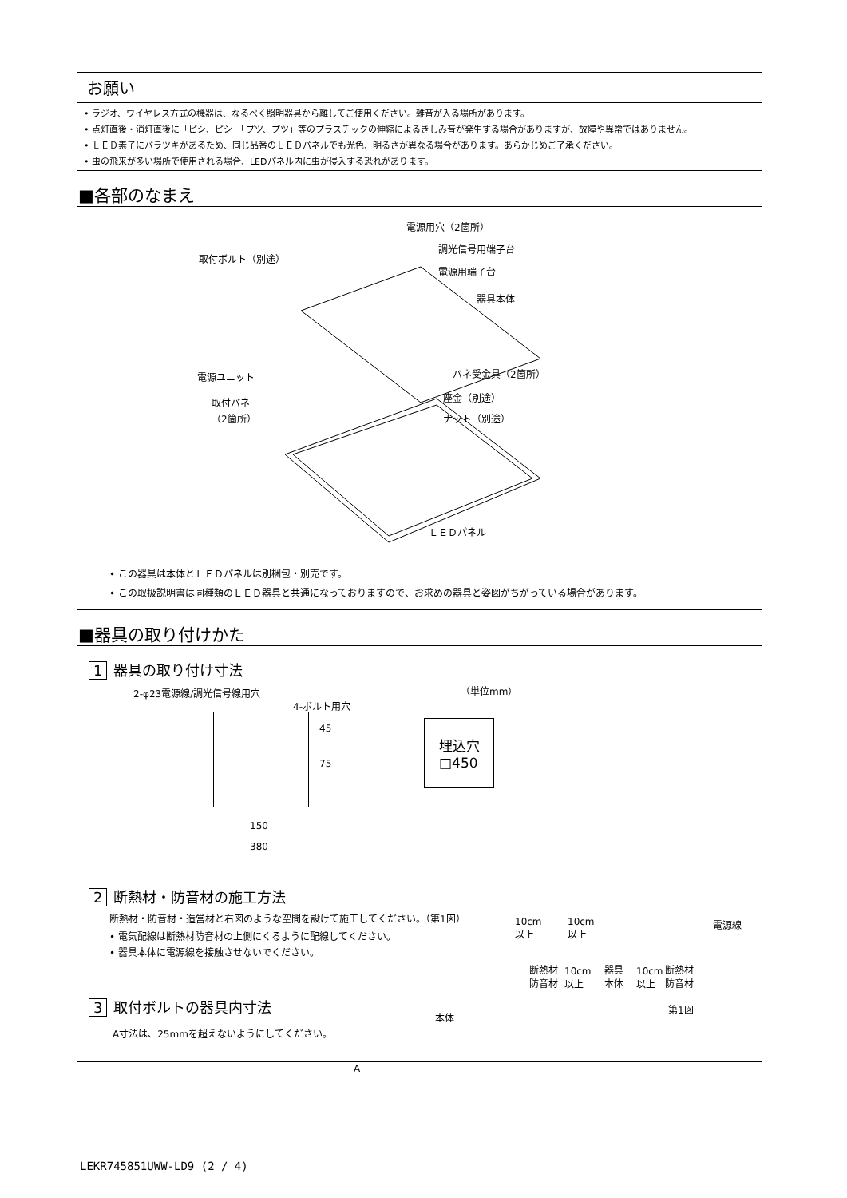お願い
• ラジオ、ワイヤレス方式の機器は、なるべく照明器具から離してご使用ください。雑音が入る場所があります。
• 点灯直後・消灯直後に「ピシ、ピシ」「プツ、プツ」等のプラスチックの伸縮によるきしみ音が発生する場合がありますが、故障や異常ではありません。
• ＬＥＤ素子にバラツキがあるため、同じ品番のＬＥＤパネルでも光色、明るさが異なる場合があります。あらかじめご了承ください。
• 虫の飛来が多い場所で使用される場合、LEDパネル内に虫が侵入する恐れがあります。
■各部のなまえ
電源用穴（2箇所）
取付ボルト（別途）
調光信号用端子台
電源用端子台
器具本体
電源ユニット バネ受金具（2箇所）
取付バネ
（2箇所）
座金（別途）
ナット（別途）
ＬＥＤパネル
• この器具は本体とＬＥＤパネルは別梱包・別売です。
• この取扱説明書は同種類のＬＥＤ器具と共通になっておりますので、お求めの器具と姿図がちがっている場合があります。
■器具の取り付けかた
1 器具の取り付け寸法
2-φ23電源線/調光信号線用穴
4-ボルト用穴
（単位mm）
45
75
150
380
埋込穴
□450
2 断熱材・防音材の施工方法
断熱材・防音材・造営材と右図のような空間を設けて施工してください。（第1図）
• 電気配線は断熱材防音材の上側にくるように配線してください。
• 器具本体に電源線を接触させないでください。
10cm
以上
10cm
以上
電源線
断熱材
防音材
10cm
以上
器具
本体
10cm
以上
断熱材
防音材
第1図
3 取付ボルトの器具内寸法
A寸法は、25mmを超えないようにしてください。
本体
A
LEKR745851UWW-LD9 (2 / 4)